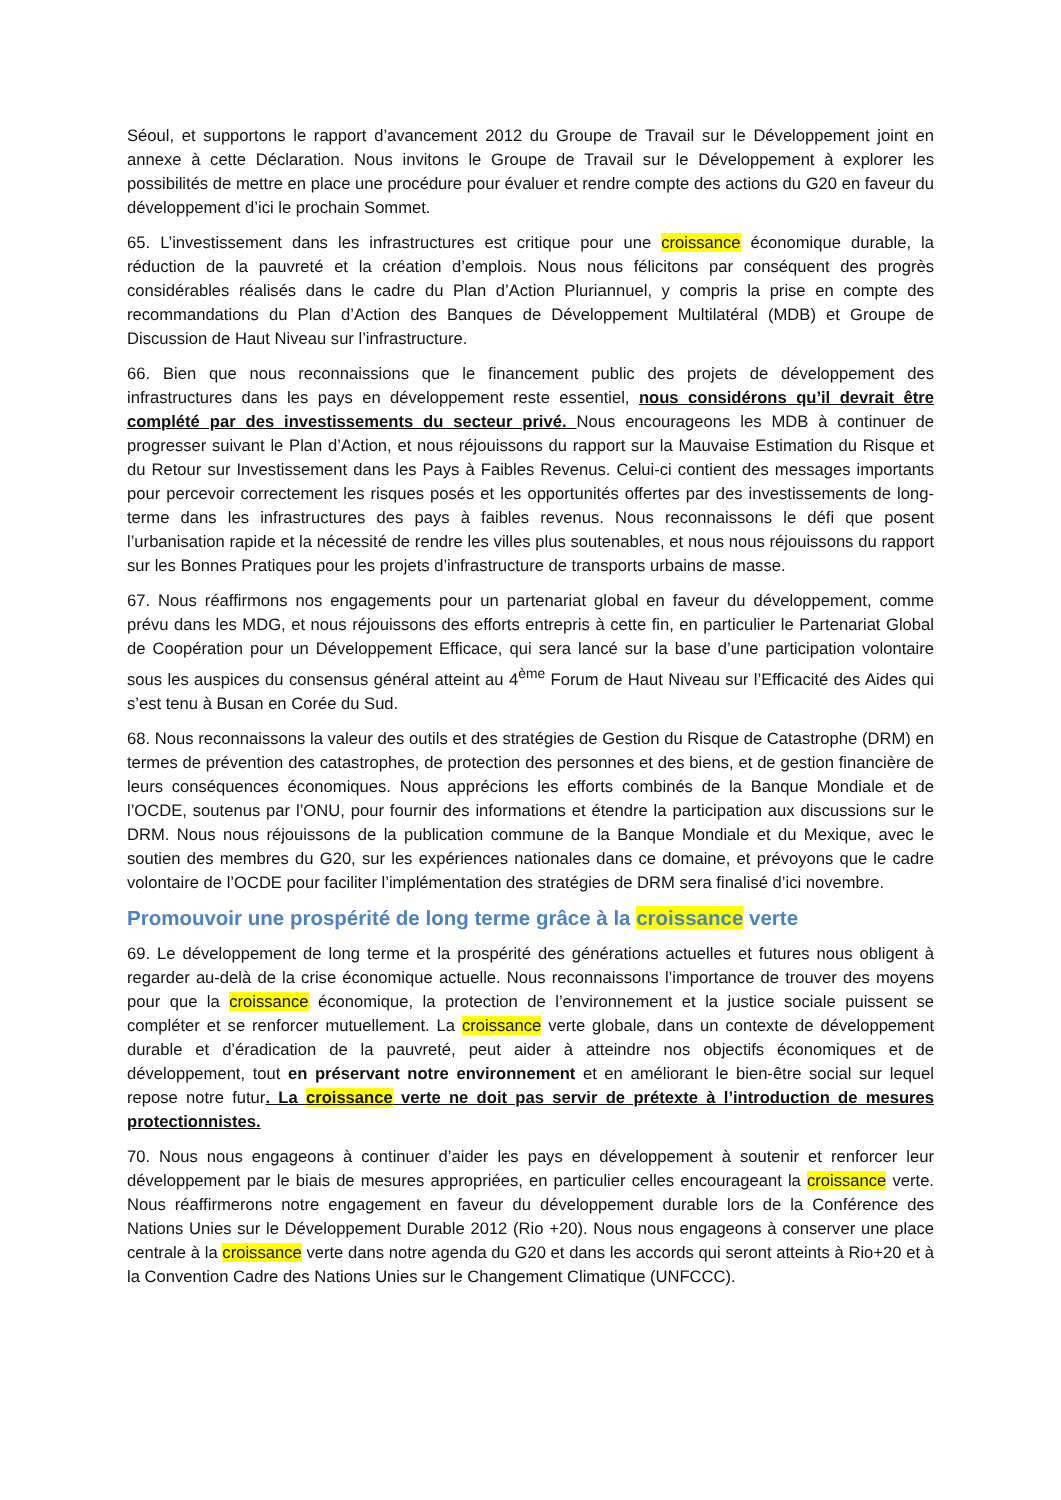Séoul, et supportons le rapport d’avancement 2012 du Groupe de Travail sur le Développement joint en annexe à cette Déclaration. Nous invitons le Groupe de Travail sur le Développement à explorer les possibilités de mettre en place une procédure pour évaluer et rendre compte des actions du G20 en faveur du développement d’ici le prochain Sommet.
65. L’investissement dans les infrastructures est critique pour une croissance économique durable, la réduction de la pauvreté et la création d’emplois. Nous nous félicitons par conséquent des progrès considérables réalisés dans le cadre du Plan d’Action Pluriannuel, y compris la prise en compte des recommandations du Plan d’Action des Banques de Développement Multilatéral (MDB) et Groupe de Discussion de Haut Niveau sur l’infrastructure.
66. Bien que nous reconnaissions que le financement public des projets de développement des infrastructures dans les pays en développement reste essentiel, nous considérons qu’il devrait être complété par des investissements du secteur privé. Nous encourageons les MDB à continuer de progresser suivant le Plan d’Action, et nous réjouissons du rapport sur la Mauvaise Estimation du Risque et du Retour sur Investissement dans les Pays à Faibles Revenus. Celui-ci contient des messages importants pour percevoir correctement les risques posés et les opportunités offertes par des investissements de long-terme dans les infrastructures des pays à faibles revenus. Nous reconnaissons le défi que posent l’urbanisation rapide et la nécessité de rendre les villes plus soutenables, et nous nous réjouissons du rapport sur les Bonnes Pratiques pour les projets d’infrastructure de transports urbains de masse.
67. Nous réaffirmons nos engagements pour un partenariat global en faveur du développement, comme prévu dans les MDG, et nous réjouissons des efforts entrepris à cette fin, en particulier le Partenariat Global de Coopération pour un Développement Efficace, qui sera lancé sur la base d’une participation volontaire sous les auspices du consensus général atteint au 4<sup>ème</sup> Forum de Haut Niveau sur l’Efficacité des Aides qui s’est tenu à Busan en Corée du Sud.
68. Nous reconnaissons la valeur des outils et des stratégies de Gestion du Risque de Catastrophe (DRM) en termes de prévention des catastrophes, de protection des personnes et des biens, et de gestion financière de leurs conséquences économiques. Nous apprécions les efforts combinés de la Banque Mondiale et de l’OCDE, soutenus par l’ONU, pour fournir des informations et étendre la participation aux discussions sur le DRM. Nous nous réjouissons de la publication commune de la Banque Mondiale et du Mexique, avec le soutien des membres du G20, sur les expériences nationales dans ce domaine, et prévoyons que le cadre volontaire de l’OCDE pour faciliter l’implémentation des stratégies de DRM sera finalisé d’ici novembre.
Promouvoir une prospérité de long terme grâce à la croissance verte
69. Le développement de long terme et la prospérité des générations actuelles et futures nous obligent à regarder au-delà de la crise économique actuelle. Nous reconnaissons l’importance de trouver des moyens pour que la croissance économique, la protection de l’environnement et la justice sociale puissent se compléter et se renforcer mutuellement. La croissance verte globale, dans un contexte de développement durable et d’éradication de la pauvreté, peut aider à atteindre nos objectifs économiques et de développement, tout en préservant notre environnement et en améliorant le bien-être social sur lequel repose notre futur. La croissance verte ne doit pas servir de prétexte à l’introduction de mesures protectionnistes.
70. Nous nous engageons à continuer d’aider les pays en développement à soutenir et renforcer leur développement par le biais de mesures appropriées, en particulier celles encourageant la croissance verte. Nous réaffirmerons notre engagement en faveur du développement durable lors de la Conférence des Nations Unies sur le Développement Durable 2012 (Rio +20). Nous nous engageons à conserver une place centrale à la croissance verte dans notre agenda du G20 et dans les accords qui seront atteints à Rio+20 et à la Convention Cadre des Nations Unies sur le Changement Climatique (UNFCCC).